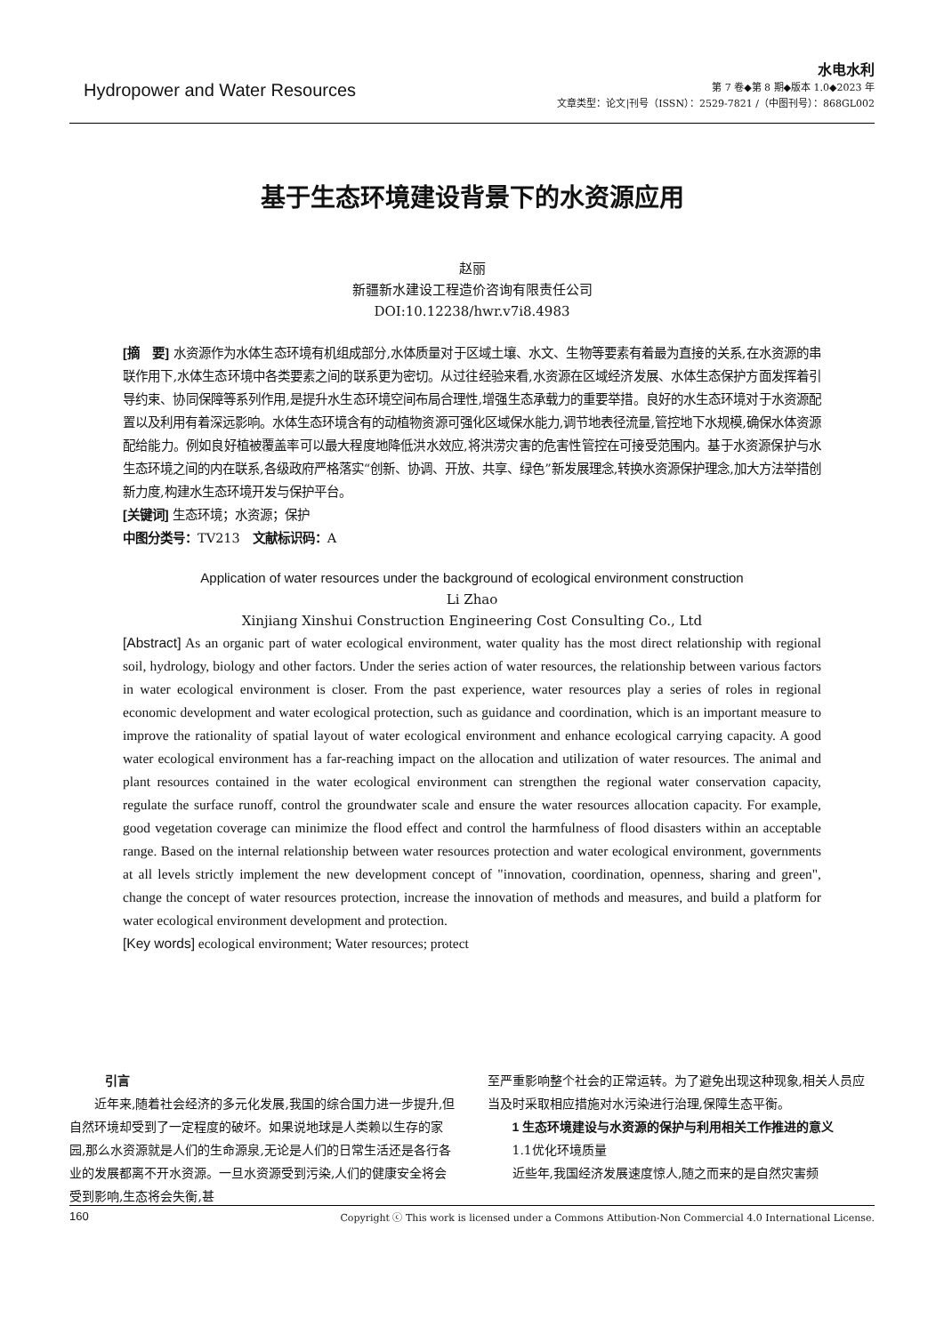Hydropower and Water Resources
水电水利
第 7 卷◆第 8 期◆版本 1.0◆2023 年
文章类型：论文|刊号（ISSN）：2529-7821 /（中图刊号）：868GL002
基于生态环境建设背景下的水资源应用
赵丽
新疆新水建设工程造价咨询有限责任公司
DOI:10.12238/hwr.v7i8.4983
[摘　要] 水资源作为水体生态环境有机组成部分,水体质量对于区域土壤、水文、生物等要素有着最为直接的关系,在水资源的串联作用下,水体生态环境中各类要素之间的联系更为密切。从过往经验来看,水资源在区域经济发展、水体生态保护方面发挥着引导约束、协同保障等系列作用,是提升水生态环境空间布局合理性,增强生态承载力的重要举措。良好的水生态环境对于水资源配置以及利用有着深远影响。水体生态环境含有的动植物资源可强化区域保水能力,调节地表径流量,管控地下水规模,确保水体资源配给能力。例如良好植被覆盖率可以最大程度地降低洪水效应,将洪涝灾害的危害性管控在可接受范围内。基于水资源保护与水生态环境之间的内在联系,各级政府严格落实“创新、协调、开放、共享、绿色”新发展理念,转换水资源保护理念,加大方法举措创新力度,构建水生态环境开发与保护平台。
[关键词] 生态环境；水资源；保护
中图分类号：TV213　文献标识码：A
Application of water resources under the background of ecological environment construction
Li Zhao
Xinjiang Xinshui Construction Engineering Cost Consulting Co., Ltd
[Abstract] As an organic part of water ecological environment, water quality has the most direct relationship with regional soil, hydrology, biology and other factors. Under the series action of water resources, the relationship between various factors in water ecological environment is closer. From the past experience, water resources play a series of roles in regional economic development and water ecological protection, such as guidance and coordination, which is an important measure to improve the rationality of spatial layout of water ecological environment and enhance ecological carrying capacity. A good water ecological environment has a far-reaching impact on the allocation and utilization of water resources. The animal and plant resources contained in the water ecological environment can strengthen the regional water conservation capacity, regulate the surface runoff, control the groundwater scale and ensure the water resources allocation capacity. For example, good vegetation coverage can minimize the flood effect and control the harmfulness of flood disasters within an acceptable range. Based on the internal relationship between water resources protection and water ecological environment, governments at all levels strictly implement the new development concept of "innovation, coordination, openness, sharing and green", change the concept of water resources protection, increase the innovation of methods and measures, and build a platform for water ecological environment development and protection.
[Key words] ecological environment; Water resources; protect
引言
　　近年来,随着社会经济的多元化发展,我国的综合国力进一步提升,但自然环境却受到了一定程度的破坏。如果说地球是人类赖以生存的家园,那么水资源就是人们的生命源泉,无论是人们的日常生活还是各行各业的发展都离不开水资源。一旦水资源受到污染,人们的健康安全将会受到影响,生态将会失衡,甚
至严重影响整个社会的正常运转。为了避免出现这种现象,相关人员应当及时采取相应措施对水污染进行治理,保障生态平衡。
　　1 生态环境建设与水资源的保护与利用相关工作推进的意义
　　1.1优化环境质量
　　近些年,我国经济发展速度惊人,随之而来的是自然灾害频
160 Copyright ⓒ This work is licensed under a Commons Attibution-Non Commercial 4.0 International License.